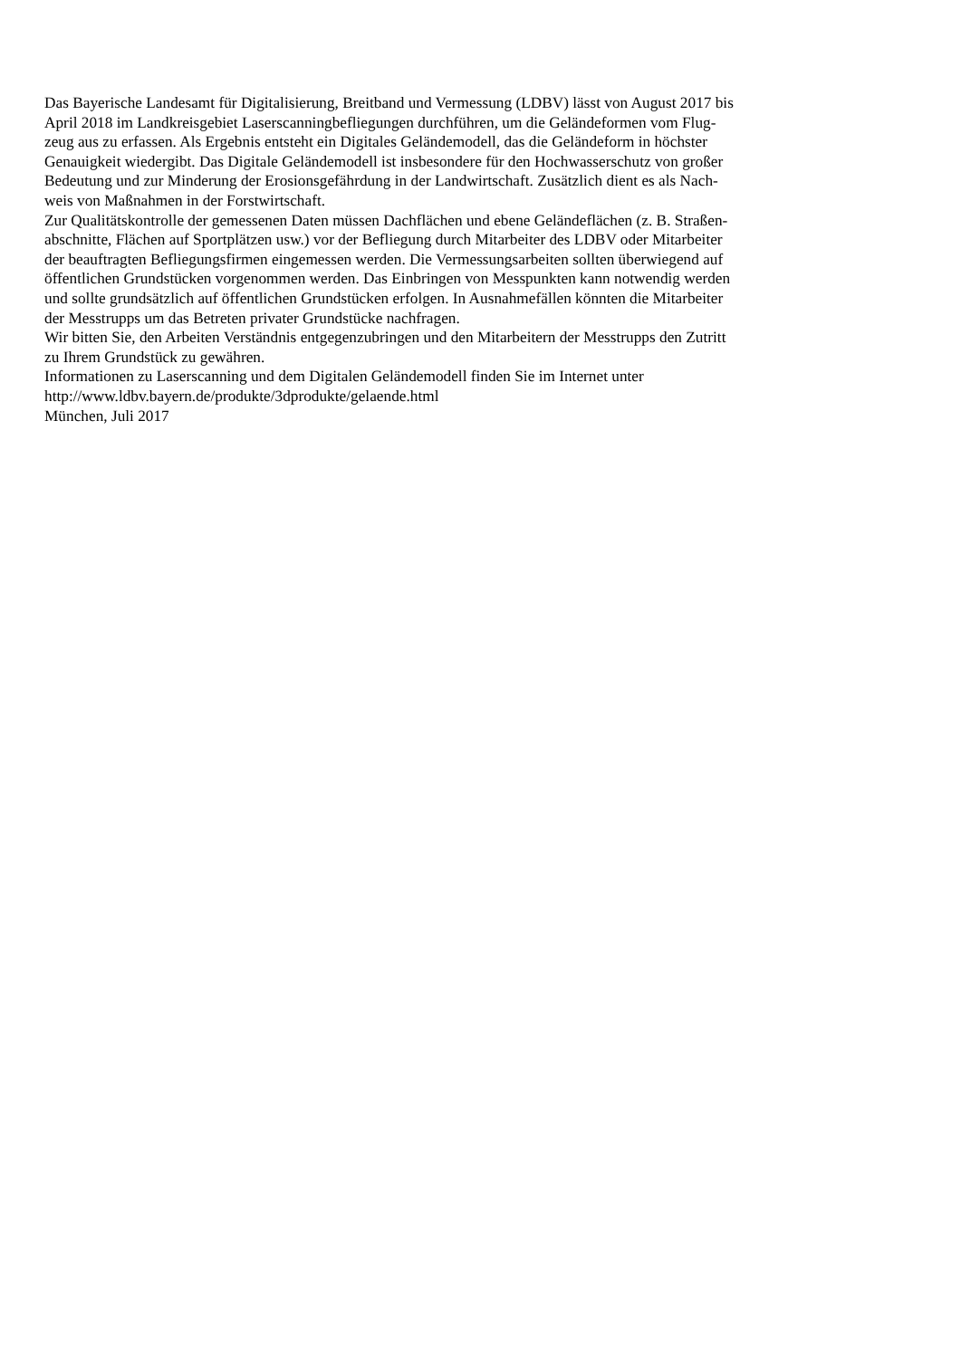Das Bayerische Landesamt für Digitalisierung, Breitband und Vermessung (LDBV) lässt von August 2017 bis
April 2018 im Landkreisgebiet Laserscanningbefliegungen durchführen, um die Geländeformen vom Flug-
zeug aus zu erfassen. Als Ergebnis entsteht ein Digitales Geländemodell, das die Geländeform in höchster
Genauigkeit wiedergibt. Das Digitale Geländemodell ist insbesondere für den Hochwasserschutz von großer
Bedeutung und zur Minderung der Erosionsgefährdung in der Landwirtschaft. Zusätzlich dient es als Nach-
weis von Maßnahmen in der Forstwirtschaft.
Zur Qualitätskontrolle der gemessenen Daten müssen Dachflächen und ebene Geländeflächen (z. B. Straßen-
abschnitte, Flächen auf Sportplätzen usw.) vor der Befliegung durch Mitarbeiter des LDBV oder Mitarbeiter
der beauftragten Befliegungsfirmen eingemessen werden. Die Vermessungsarbeiten sollten überwiegend auf
öffentlichen Grundstücken vorgenommen werden. Das Einbringen von Messpunkten kann notwendig werden
und sollte grundsätzlich auf öffentlichen Grundstücken erfolgen. In Ausnahmefällen könnten die Mitarbeiter
der Messtrupps um das Betreten privater Grundstücke nachfragen.
Wir bitten Sie, den Arbeiten Verständnis entgegenzubringen und den Mitarbeitern der Messtrupps den Zutritt
zu Ihrem Grundstück zu gewähren.
Informationen zu Laserscanning und dem Digitalen Geländemodell finden Sie im Internet unter
http://www.ldbv.bayern.de/produkte/3dprodukte/gelaende.html
München, Juli 2017